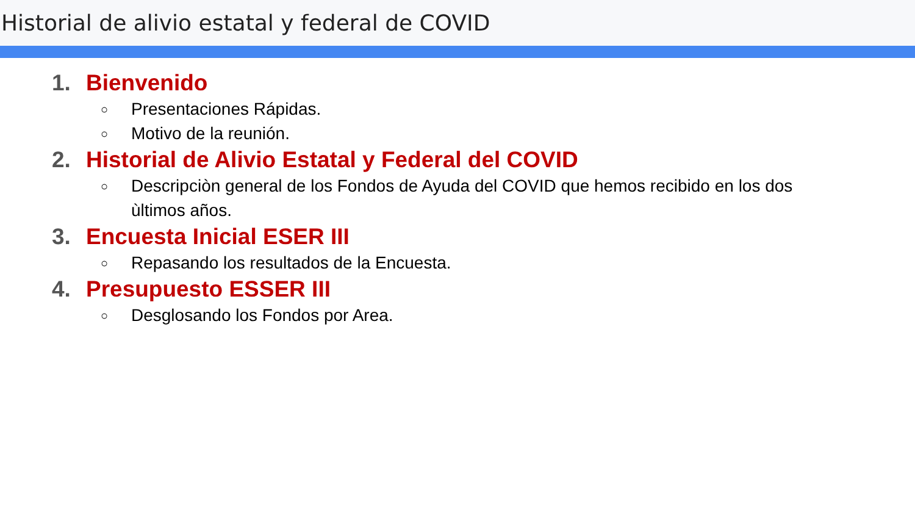Historial de alivio estatal y federal de COVID
1. Bienvenido
○ Presentaciones Rápidas.
○ Motivo de la reunión.
2. Historial de Alivio Estatal y Federal del COVID
○ Descripciòn general de los Fondos de Ayuda del COVID que hemos recibido en los dos ùltimos años.
3. Encuesta Inicial ESER III
○ Repasando los resultados de la Encuesta.
4. Presupuesto ESSER III
○ Desglosando los Fondos por Area.